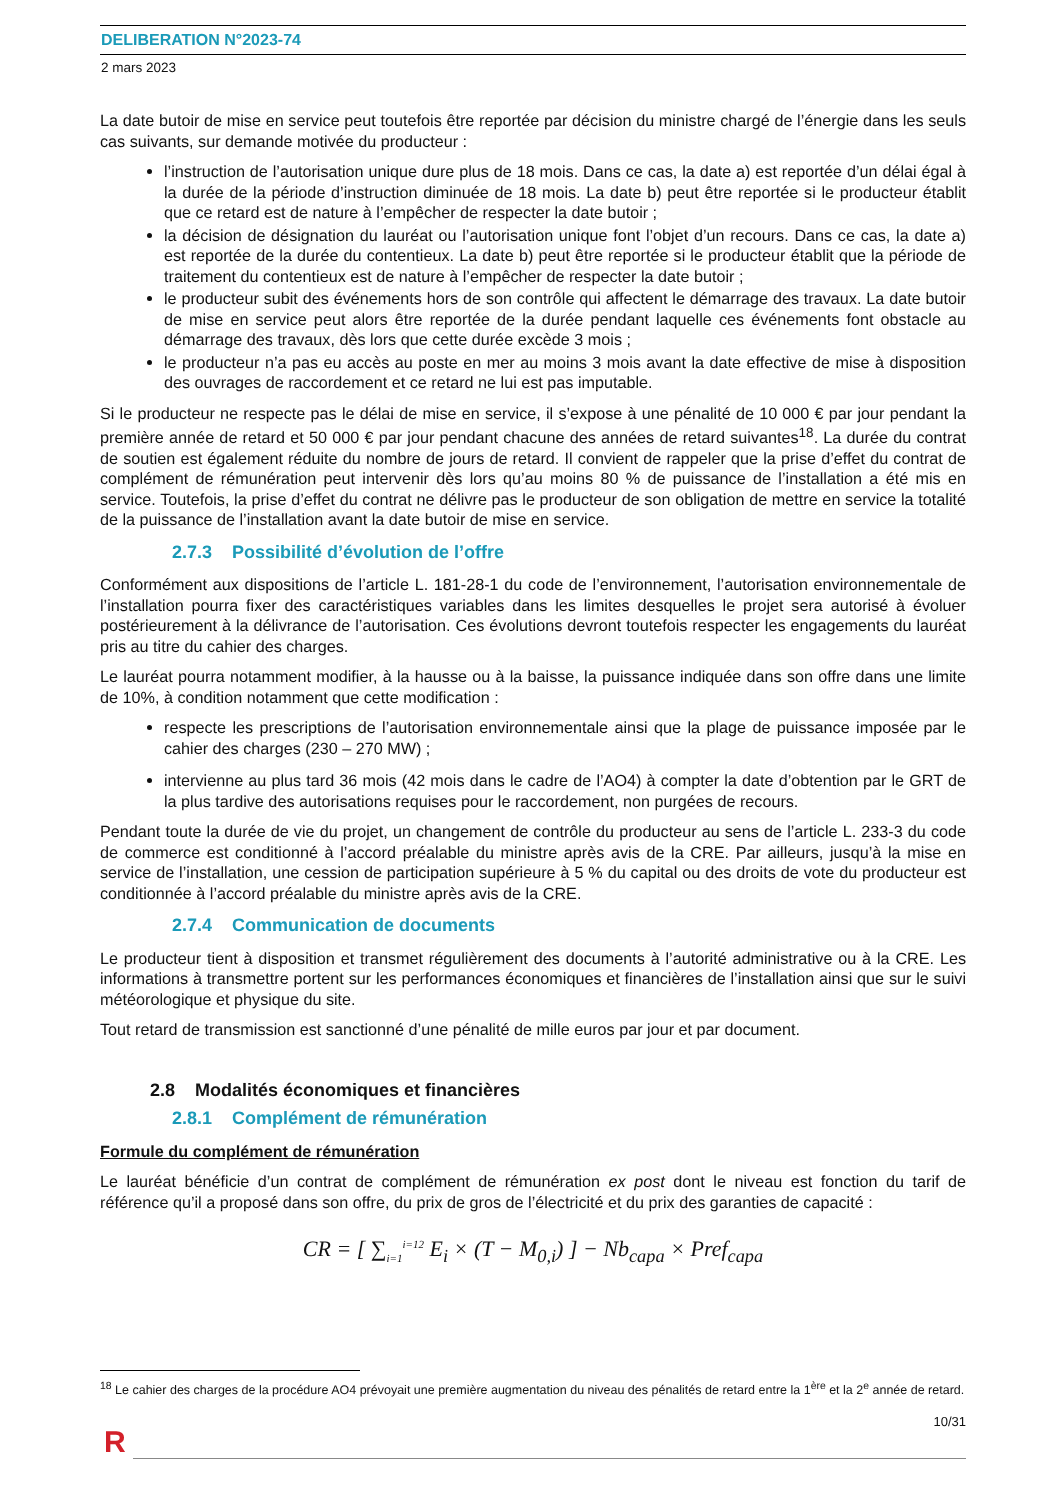DELIBERATION N°2023-74
2 mars 2023
La date butoir de mise en service peut toutefois être reportée par décision du ministre chargé de l’énergie dans les seuls cas suivants, sur demande motivée du producteur :
l’instruction de l’autorisation unique dure plus de 18 mois. Dans ce cas, la date a) est reportée d’un délai égal à la durée de la période d’instruction diminuée de 18 mois. La date b) peut être reportée si le producteur établit que ce retard est de nature à l’empêcher de respecter la date butoir ;
la décision de désignation du lauréat ou l’autorisation unique font l’objet d’un recours. Dans ce cas, la date a) est reportée de la durée du contentieux. La date b) peut être reportée si le producteur établit que la période de traitement du contentieux est de nature à l’empêcher de respecter la date butoir ;
le producteur subit des événements hors de son contrôle qui affectent le démarrage des travaux. La date butoir de mise en service peut alors être reportée de la durée pendant laquelle ces événements font obstacle au démarrage des travaux, dès lors que cette durée excède 3 mois ;
le producteur n’a pas eu accès au poste en mer au moins 3 mois avant la date effective de mise à disposition des ouvrages de raccordement et ce retard ne lui est pas imputable.
Si le producteur ne respecte pas le délai de mise en service, il s’expose à une pénalité de 10 000 € par jour pendant la première année de retard et 50 000 € par jour pendant chacune des années de retard suivantes<sup>18</sup>. La durée du contrat de soutien est également réduite du nombre de jours de retard. Il convient de rappeler que la prise d’effet du contrat de complément de rémunération peut intervenir dès lors qu’au moins 80 % de puissance de l’installation a été mis en service. Toutefois, la prise d’effet du contrat ne délivre pas le producteur de son obligation de mettre en service la totalité de la puissance de l’installation avant la date butoir de mise en service.
2.7.3 Possibilité d’évolution de l’offre
Conformément aux dispositions de l’article L. 181-28-1 du code de l’environnement, l’autorisation environnementale de l’installation pourra fixer des caractéristiques variables dans les limites desquelles le projet sera autorisé à évoluer postérieurement à la délivrance de l’autorisation. Ces évolutions devront toutefois respecter les engagements du lauréat pris au titre du cahier des charges.
Le lauréat pourra notamment modifier, à la hausse ou à la baisse, la puissance indiquée dans son offre dans une limite de 10%, à condition notamment que cette modification :
respecte les prescriptions de l’autorisation environnementale ainsi que la plage de puissance imposée par le cahier des charges (230 – 270 MW) ;
intervienne au plus tard 36 mois (42 mois dans le cadre de l’AO4) à compter la date d’obtention par le GRT de la plus tardive des autorisations requises pour le raccordement, non purgées de recours.
Pendant toute la durée de vie du projet, un changement de contrôle du producteur au sens de l’article L. 233-3 du code de commerce est conditionné à l’accord préalable du ministre après avis de la CRE. Par ailleurs, jusqu’à la mise en service de l’installation, une cession de participation supérieure à 5 % du capital ou des droits de vote du producteur est conditionnée à l’accord préalable du ministre après avis de la CRE.
2.7.4 Communication de documents
Le producteur tient à disposition et transmet régulièrement des documents à l’autorité administrative ou à la CRE. Les informations à transmettre portent sur les performances économiques et financières de l’installation ainsi que sur le suivi météorologique et physique du site.
Tout retard de transmission est sanctionné d’une pénalité de mille euros par jour et par document.
2.8 Modalités économiques et financières
2.8.1 Complément de rémunération
Formule du complément de rémunération
Le lauréat bénéficie d’un contrat de complément de rémunération ex post dont le niveau est fonction du tarif de référence qu’il a proposé dans son offre, du prix de gros de l’électricité et du prix des garanties de capacité :
CR = [ ∑<sub>i=1</sub><sup>i=12</sup> E<sub>i</sub> × (T − M<sub>0,i</sub>) ] − Nb<sub>capa</sub> × Pref<sub>capa</sub>
<sup>18</sup> Le cahier des charges de la procédure AO4 prévoyait une première augmentation du niveau des pénalités de retard entre la 1<sup>ère</sup> et la 2<sup>e</sup> année de retard.
10/31
R